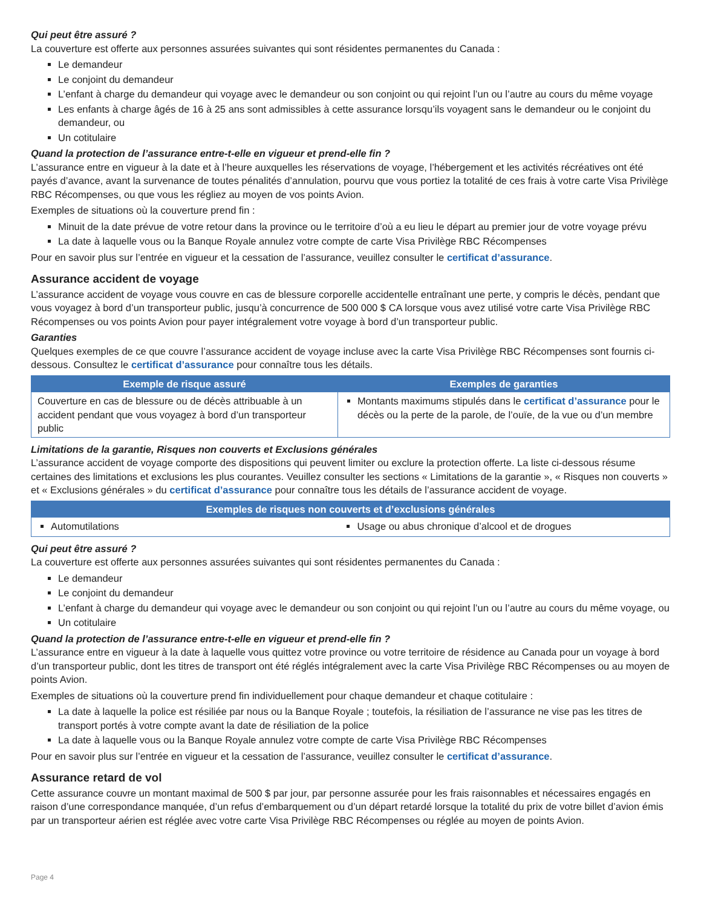Qui peut être assuré ?
La couverture est offerte aux personnes assurées suivantes qui sont résidentes permanentes du Canada :
Le demandeur
Le conjoint du demandeur
L’enfant à charge du demandeur qui voyage avec le demandeur ou son conjoint ou qui rejoint l’un ou l’autre au cours du même voyage
Les enfants à charge âgés de 16 à 25 ans sont admissibles à cette assurance lorsqu’ils voyagent sans le demandeur ou le conjoint du demandeur, ou
Un cotitulaire
Quand la protection de l’assurance entre-t-elle en vigueur et prend-elle fin ?
L’assurance entre en vigueur à la date et à l’heure auxquelles les réservations de voyage, l’hébergement et les activités récréatives ont été payés d’avance, avant la survenance de toutes pénalités d’annulation, pourvu que vous portiez la totalité de ces frais à votre carte Visa Privilège RBC Récompenses, ou que vous les régliez au moyen de vos points Avion.
Exemples de situations où la couverture prend fin :
Minuit de la date prévue de votre retour dans la province ou le territoire d’où a eu lieu le départ au premier jour de votre voyage prévu
La date à laquelle vous ou la Banque Royale annulez votre compte de carte Visa Privilège RBC Récompenses
Pour en savoir plus sur l’entrée en vigueur et la cessation de l’assurance, veuillez consulter le certificat d’assurance.
Assurance accident de voyage
L’assurance accident de voyage vous couvre en cas de blessure corporelle accidentelle entraînant une perte, y compris le décès, pendant que vous voyagez à bord d’un transporteur public, jusqu’à concurrence de 500 000 $ CA lorsque vous avez utilisé votre carte Visa Privilège RBC Récompenses ou vos points Avion pour payer intégralement votre voyage à bord d’un transporteur public.
Garanties
Quelques exemples de ce que couvre l’assurance accident de voyage incluse avec la carte Visa Privilège RBC Récompenses sont fournis ci-dessous. Consultez le certificat d’assurance pour connaître tous les détails.
| Exemple de risque assuré | Exemples de garanties |
| --- | --- |
| Couverture en cas de blessure ou de décès attribuable à un accident pendant que vous voyagez à bord d’un transporteur public | Montants maximums stipulés dans le certificat d’assurance pour le décès ou la perte de la parole, de l’ouïe, de la vue ou d’un membre |
Limitations de la garantie, Risques non couverts et Exclusions générales
L’assurance accident de voyage comporte des dispositions qui peuvent limiter ou exclure la protection offerte. La liste ci-dessous résume certaines des limitations et exclusions les plus courantes. Veuillez consulter les sections « Limitations de la garantie », « Risques non couverts » et « Exclusions générales » du certificat d’assurance pour connaître tous les détails de l’assurance accident de voyage.
| Exemples de risques non couverts et d’exclusions générales | |
| --- | --- |
| Automutilations | Usage ou abus chronique d’alcool et de drogues |
Qui peut être assuré ?
La couverture est offerte aux personnes assurées suivantes qui sont résidentes permanentes du Canada :
Le demandeur
Le conjoint du demandeur
L’enfant à charge du demandeur qui voyage avec le demandeur ou son conjoint ou qui rejoint l’un ou l’autre au cours du même voyage, ou
Un cotitulaire
Quand la protection de l’assurance entre-t-elle en vigueur et prend-elle fin ?
L’assurance entre en vigueur à la date à laquelle vous quittez votre province ou votre territoire de résidence au Canada pour un voyage à bord d’un transporteur public, dont les titres de transport ont été réglés intégralement avec la carte Visa Privilège RBC Récompenses ou au moyen de points Avion.
Exemples de situations où la couverture prend fin individuellement pour chaque demandeur et chaque cotitulaire :
La date à laquelle la police est résiliée par nous ou la Banque Royale ; toutefois, la résiliation de l’assurance ne vise pas les titres de transport portés à votre compte avant la date de résiliation de la police
La date à laquelle vous ou la Banque Royale annulez votre compte de carte Visa Privilège RBC Récompenses
Pour en savoir plus sur l’entrée en vigueur et la cessation de l’assurance, veuillez consulter le certificat d’assurance.
Assurance retard de vol
Cette assurance couvre un montant maximal de 500 $ par jour, par personne assurée pour les frais raisonnables et nécessaires engagés en raison d’une correspondance manquée, d’un refus d’embarquement ou d’un départ retardé lorsque la totalité du prix de votre billet d’avion émis par un transporteur aérien est réglée avec votre carte Visa Privilège RBC Récompenses ou réglée au moyen de points Avion.
Page 4